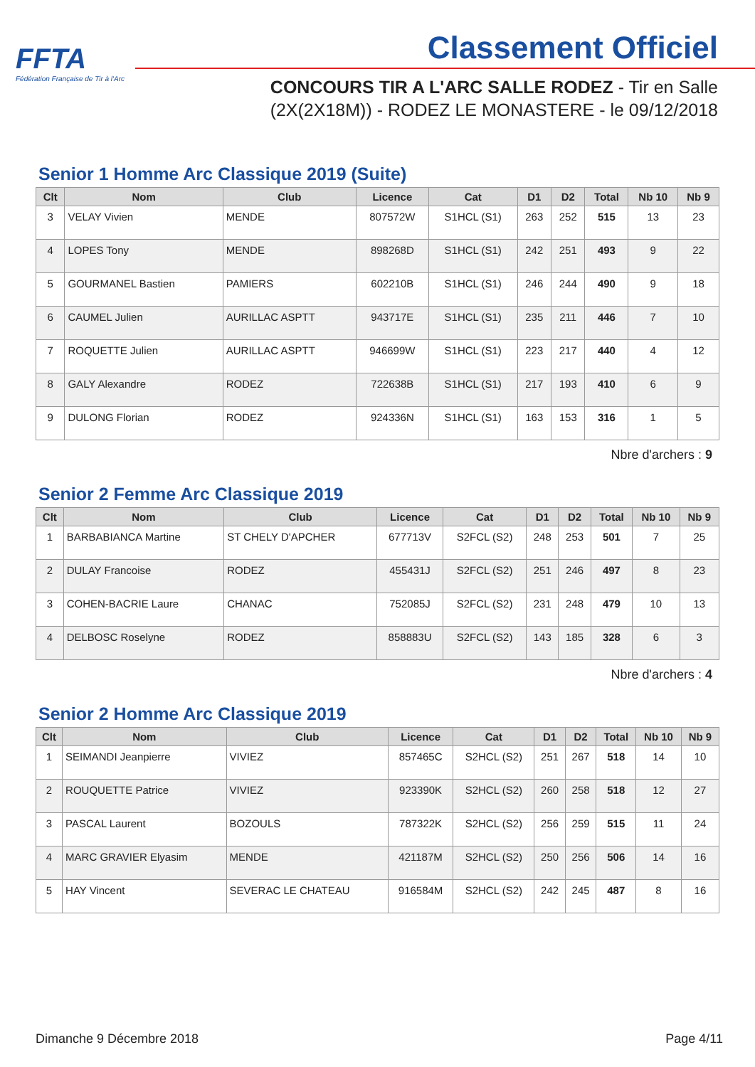FFTA
Fédération Française de Tir à l'Arc
Classement Officiel
CONCOURS TIR A L'ARC SALLE RODEZ - Tir en Salle
(2X(2X18M)) - RODEZ LE MONASTERE - le 09/12/2018
Senior 1 Homme Arc Classique 2019 (Suite)
| Clt | Nom | Club | Licence | Cat | D1 | D2 | Total | Nb 10 | Nb 9 |
| --- | --- | --- | --- | --- | --- | --- | --- | --- | --- |
| 3 | VELAY Vivien | MENDE | 807572W | S1HCL (S1) | 263 | 252 | 515 | 13 | 23 |
| 4 | LOPES Tony | MENDE | 898268D | S1HCL (S1) | 242 | 251 | 493 | 9 | 22 |
| 5 | GOURMANEL Bastien | PAMIERS | 602210B | S1HCL (S1) | 246 | 244 | 490 | 9 | 18 |
| 6 | CAUMEL Julien | AURILLAC ASPTT | 943717E | S1HCL (S1) | 235 | 211 | 446 | 7 | 10 |
| 7 | ROQUETTE Julien | AURILLAC ASPTT | 946699W | S1HCL (S1) | 223 | 217 | 440 | 4 | 12 |
| 8 | GALY Alexandre | RODEZ | 722638B | S1HCL (S1) | 217 | 193 | 410 | 6 | 9 |
| 9 | DULONG Florian | RODEZ | 924336N | S1HCL (S1) | 163 | 153 | 316 | 1 | 5 |
Nbre d'archers : 9
Senior 2 Femme Arc Classique 2019
| Clt | Nom | Club | Licence | Cat | D1 | D2 | Total | Nb 10 | Nb 9 |
| --- | --- | --- | --- | --- | --- | --- | --- | --- | --- |
| 1 | BARBABIANCA Martine | ST CHELY D'APCHER | 677713V | S2FCL (S2) | 248 | 253 | 501 | 7 | 25 |
| 2 | DULAY Francoise | RODEZ | 455431J | S2FCL (S2) | 251 | 246 | 497 | 8 | 23 |
| 3 | COHEN-BACRIE Laure | CHANAC | 752085J | S2FCL (S2) | 231 | 248 | 479 | 10 | 13 |
| 4 | DELBOSC Roselyne | RODEZ | 858883U | S2FCL (S2) | 143 | 185 | 328 | 6 | 3 |
Nbre d'archers : 4
Senior 2 Homme Arc Classique 2019
| Clt | Nom | Club | Licence | Cat | D1 | D2 | Total | Nb 10 | Nb 9 |
| --- | --- | --- | --- | --- | --- | --- | --- | --- | --- |
| 1 | SEIMANDI Jeanpierre | VIVIEZ | 857465C | S2HCL (S2) | 251 | 267 | 518 | 14 | 10 |
| 2 | ROUQUETTE Patrice | VIVIEZ | 923390K | S2HCL (S2) | 260 | 258 | 518 | 12 | 27 |
| 3 | PASCAL Laurent | BOZOULS | 787322K | S2HCL (S2) | 256 | 259 | 515 | 11 | 24 |
| 4 | MARC GRAVIER Elyasim | MENDE | 421187M | S2HCL (S2) | 250 | 256 | 506 | 14 | 16 |
| 5 | HAY Vincent | SEVERAC LE CHATEAU | 916584M | S2HCL (S2) | 242 | 245 | 487 | 8 | 16 |
Dimanche 9 Décembre 2018 Page 4/11